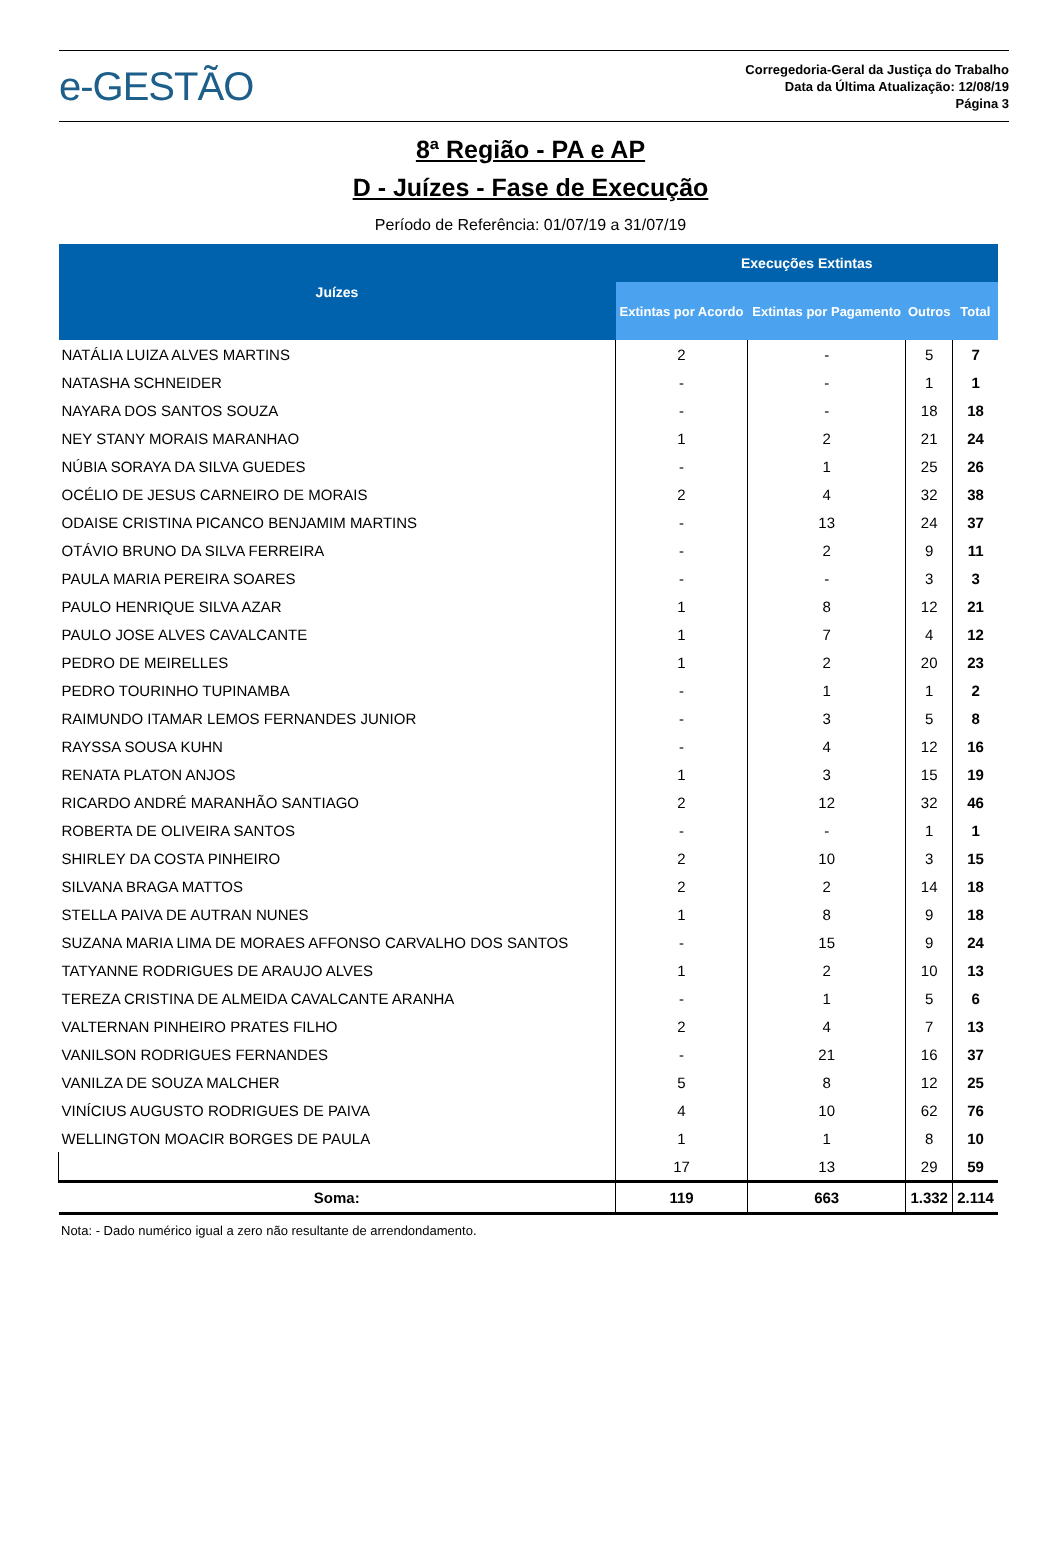e-GESTÃO
Corregedoria-Geral da Justiça do Trabalho
Data da Última Atualização: 12/08/19
Página 3
8ª Região - PA e AP
D - Juízes - Fase de Execução
Período de Referência: 01/07/19 a 31/07/19
| Juízes | Execuções Extintas | | | |
| --- | --- | --- | --- | --- |
| | Extintas por Acordo | Extintas por Pagamento | Outros | Total |
| NATÁLIA LUIZA ALVES MARTINS | 2 | - | 5 | 7 |
| NATASHA SCHNEIDER | - | - | 1 | 1 |
| NAYARA DOS SANTOS SOUZA | - | - | 18 | 18 |
| NEY STANY MORAIS MARANHAO | 1 | 2 | 21 | 24 |
| NÚBIA SORAYA DA SILVA GUEDES | - | 1 | 25 | 26 |
| OCÉLIO DE JESUS CARNEIRO DE MORAIS | 2 | 4 | 32 | 38 |
| ODAISE CRISTINA PICANCO BENJAMIM MARTINS | - | 13 | 24 | 37 |
| OTÁVIO BRUNO DA SILVA FERREIRA | - | 2 | 9 | 11 |
| PAULA MARIA PEREIRA SOARES | - | - | 3 | 3 |
| PAULO HENRIQUE SILVA AZAR | 1 | 8 | 12 | 21 |
| PAULO JOSE ALVES CAVALCANTE | 1 | 7 | 4 | 12 |
| PEDRO DE MEIRELLES | 1 | 2 | 20 | 23 |
| PEDRO TOURINHO TUPINAMBA | - | 1 | 1 | 2 |
| RAIMUNDO ITAMAR LEMOS FERNANDES JUNIOR | - | 3 | 5 | 8 |
| RAYSSA SOUSA KUHN | - | 4 | 12 | 16 |
| RENATA PLATON ANJOS | 1 | 3 | 15 | 19 |
| RICARDO ANDRÉ MARANHÃO SANTIAGO | 2 | 12 | 32 | 46 |
| ROBERTA DE OLIVEIRA SANTOS | - | - | 1 | 1 |
| SHIRLEY DA COSTA PINHEIRO | 2 | 10 | 3 | 15 |
| SILVANA BRAGA MATTOS | 2 | 2 | 14 | 18 |
| STELLA PAIVA DE AUTRAN NUNES | 1 | 8 | 9 | 18 |
| SUZANA MARIA LIMA DE MORAES AFFONSO CARVALHO DOS SANTOS | - | 15 | 9 | 24 |
| TATYANNE RODRIGUES DE ARAUJO ALVES | 1 | 2 | 10 | 13 |
| TEREZA CRISTINA DE ALMEIDA CAVALCANTE ARANHA | - | 1 | 5 | 6 |
| VALTERNAN PINHEIRO PRATES FILHO | 2 | 4 | 7 | 13 |
| VANILSON RODRIGUES FERNANDES | - | 21 | 16 | 37 |
| VANILZA DE SOUZA MALCHER | 5 | 8 | 12 | 25 |
| VINÍCIUS AUGUSTO RODRIGUES DE PAIVA | 4 | 10 | 62 | 76 |
| WELLINGTON MOACIR BORGES DE PAULA | 1 | 1 | 8 | 10 |
| | 17 | 13 | 29 | 59 |
| Soma: | 119 | 663 | 1.332 | 2.114 |
Nota: - Dado numérico igual a zero não resultante de arrendondamento.